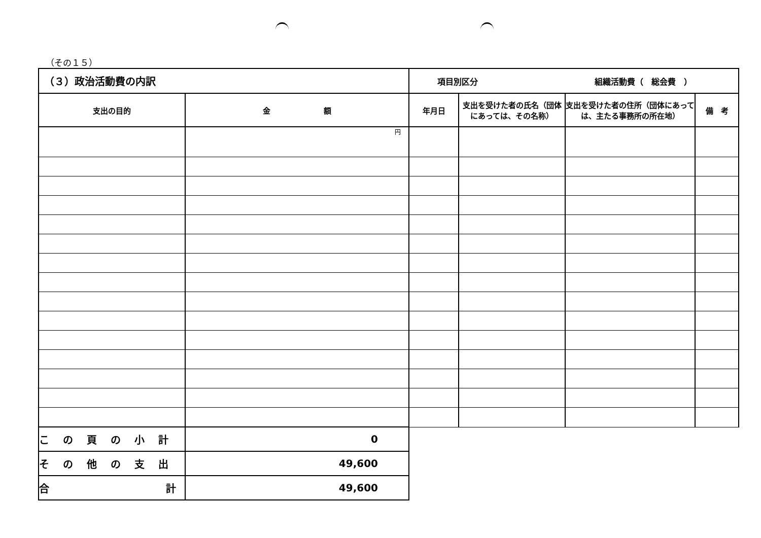（その１５）
| （３）政治活動費の内訳 | | 項目別区分 組織活動費（ 総会費 ） | | | |
| 支出の目的 | 金 額 | 年月日 | 支出を受けた者の氏名（団体にあっては、その名称） | 支出を受けた者の住所（団体にあっては、主たる事務所の所在地） | 備 考 |
| | 円 | | | | |
| この頁の小計 | 0 | | | | |
| その他の支出 | 49,600 | | | | |
| 合 計 | 49,600 | | | | |